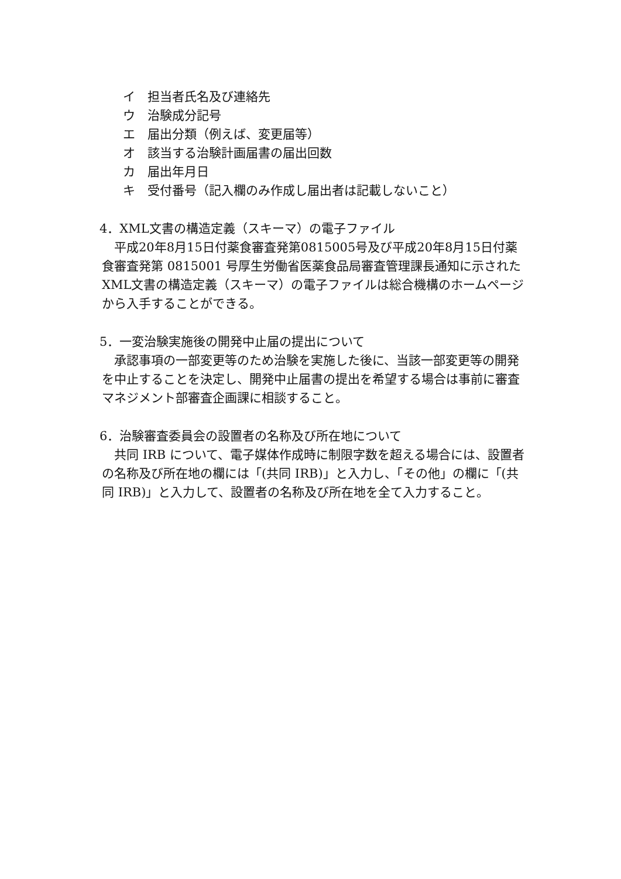イ　担当者氏名及び連絡先
ウ　治験成分記号
エ　届出分類（例えば、変更届等）
オ　該当する治験計画届書の届出回数
カ　届出年月日
キ　受付番号（記入欄のみ作成し届出者は記載しないこと）
4．XML文書の構造定義（スキーマ）の電子ファイル
平成20年8月15日付薬食審査発第0815005号及び平成20年8月15日付薬食審査発第 0815001 号厚生労働省医薬食品局審査管理課長通知に示されたXML文書の構造定義（スキーマ）の電子ファイルは総合機構のホームページから入手することができる。
5．一変治験実施後の開発中止届の提出について
承認事項の一部変更等のため治験を実施した後に、当該一部変更等の開発を中止することを決定し、開発中止届書の提出を希望する場合は事前に審査マネジメント部審査企画課に相談すること。
6．治験審査委員会の設置者の名称及び所在地について
共同 IRB について、電子媒体作成時に制限字数を超える場合には、設置者の名称及び所在地の欄には「(共同 IRB)」と入力し、「その他」の欄に「(共同 IRB)」と入力して、設置者の名称及び所在地を全て入力すること。